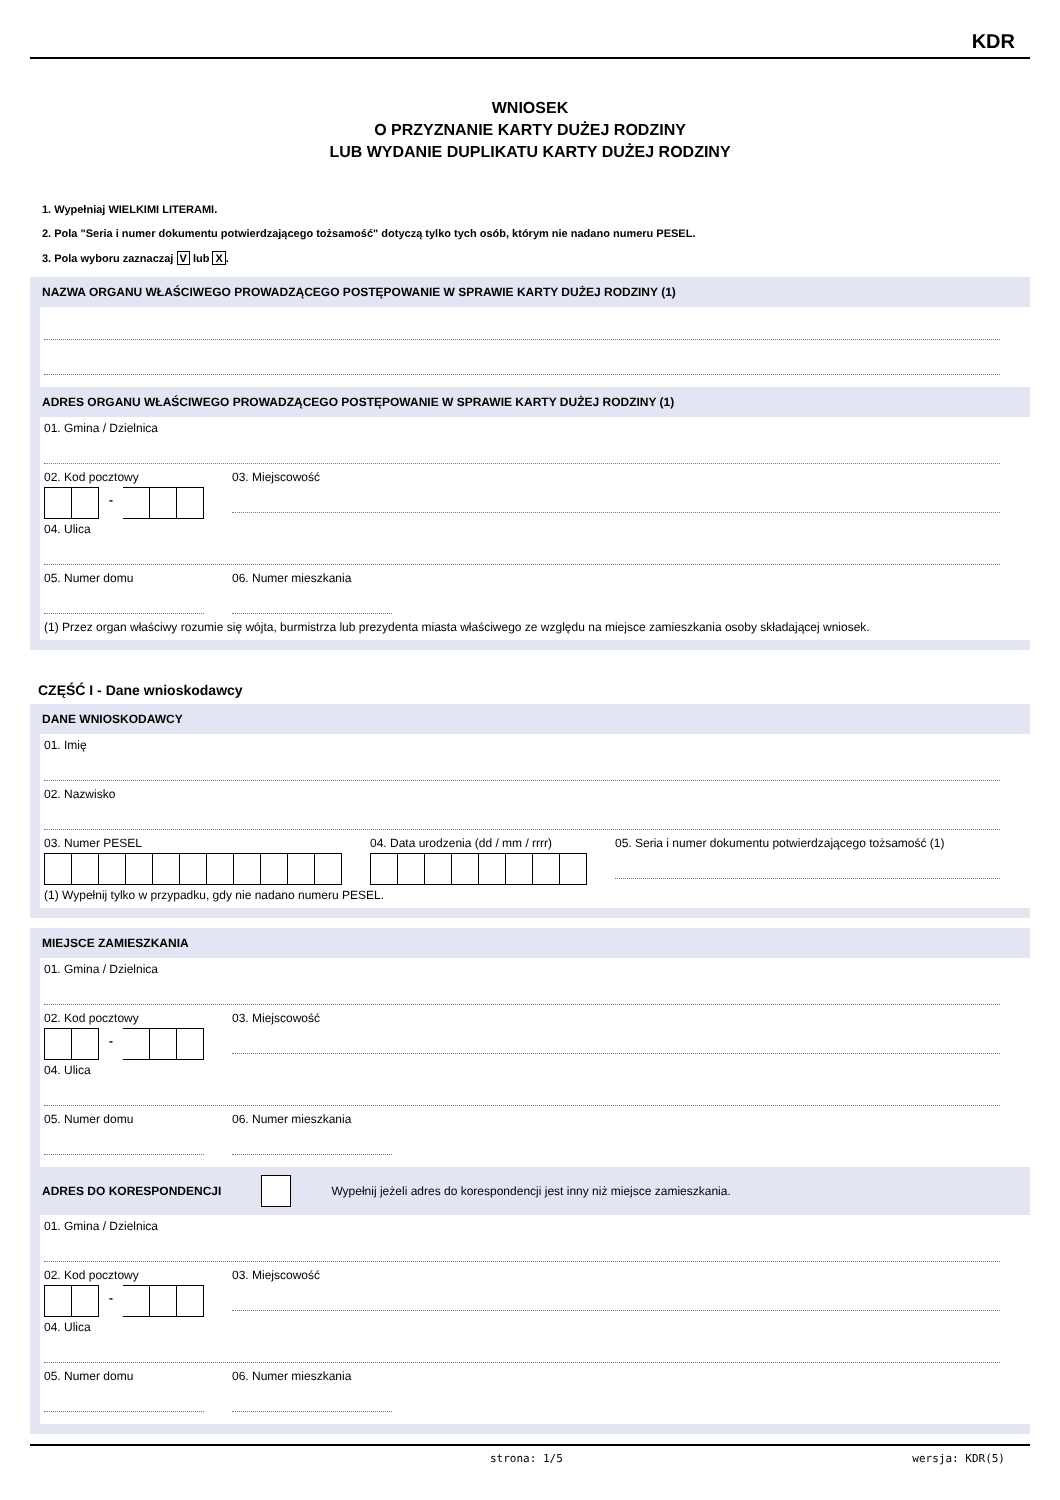KDR
WNIOSEK
O PRZYZNANIE KARTY DUŻEJ RODZINY
LUB WYDANIE DUPLIKATU KARTY DUŻEJ RODZINY
1. Wypełniaj WIELKIMI LITERAMI.
2. Pola "Seria i numer dokumentu potwierdzającego tożsamość" dotyczą tylko tych osób, którym nie nadano numeru PESEL.
3. Pola wyboru zaznaczaj V lub X.
NAZWA ORGANU WŁAŚCIWEGO PROWADZĄCEGO POSTĘPOWANIE W SPRAWIE KARTY DUŻEJ RODZINY (1)
ADRES ORGANU WŁAŚCIWEGO PROWADZĄCEGO POSTĘPOWANIE W SPRAWIE KARTY DUŻEJ RODZINY (1)
01. Gmina / Dzielnica
02. Kod pocztowy
-
03. Miejscowość
04. Ulica
05. Numer domu 06. Numer mieszkania
(1) Przez organ właściwy rozumie się wójta, burmistrza lub prezydenta miasta właściwego ze względu na miejsce zamieszkania osoby składającej wniosek.
CZĘŚĆ I - Dane wnioskodawcy
DANE WNIOSKODAWCY
01. Imię
02. Nazwisko
03. Numer PESEL 04. Data urodzenia (dd / mm / rrrr)
05. Seria i numer dokumentu potwierdzającego tożsamość (1)
(1) Wypełnij tylko w przypadku, gdy nie nadano numeru PESEL.
MIEJSCE ZAMIESZKANIA
01. Gmina / Dzielnica
02. Kod pocztowy
-
03. Miejscowość
04. Ulica
05. Numer domu 06. Numer mieszkania
ADRES DO KORESPONDENCJI Wypełnij jeżeli adres do korespondencji jest inny niż miejsce zamieszkania.
01. Gmina / Dzielnica
02. Kod pocztowy
-
03. Miejscowość
04. Ulica
05. Numer domu 06. Numer mieszkania
strona: 1/5 wersja: KDR(5)